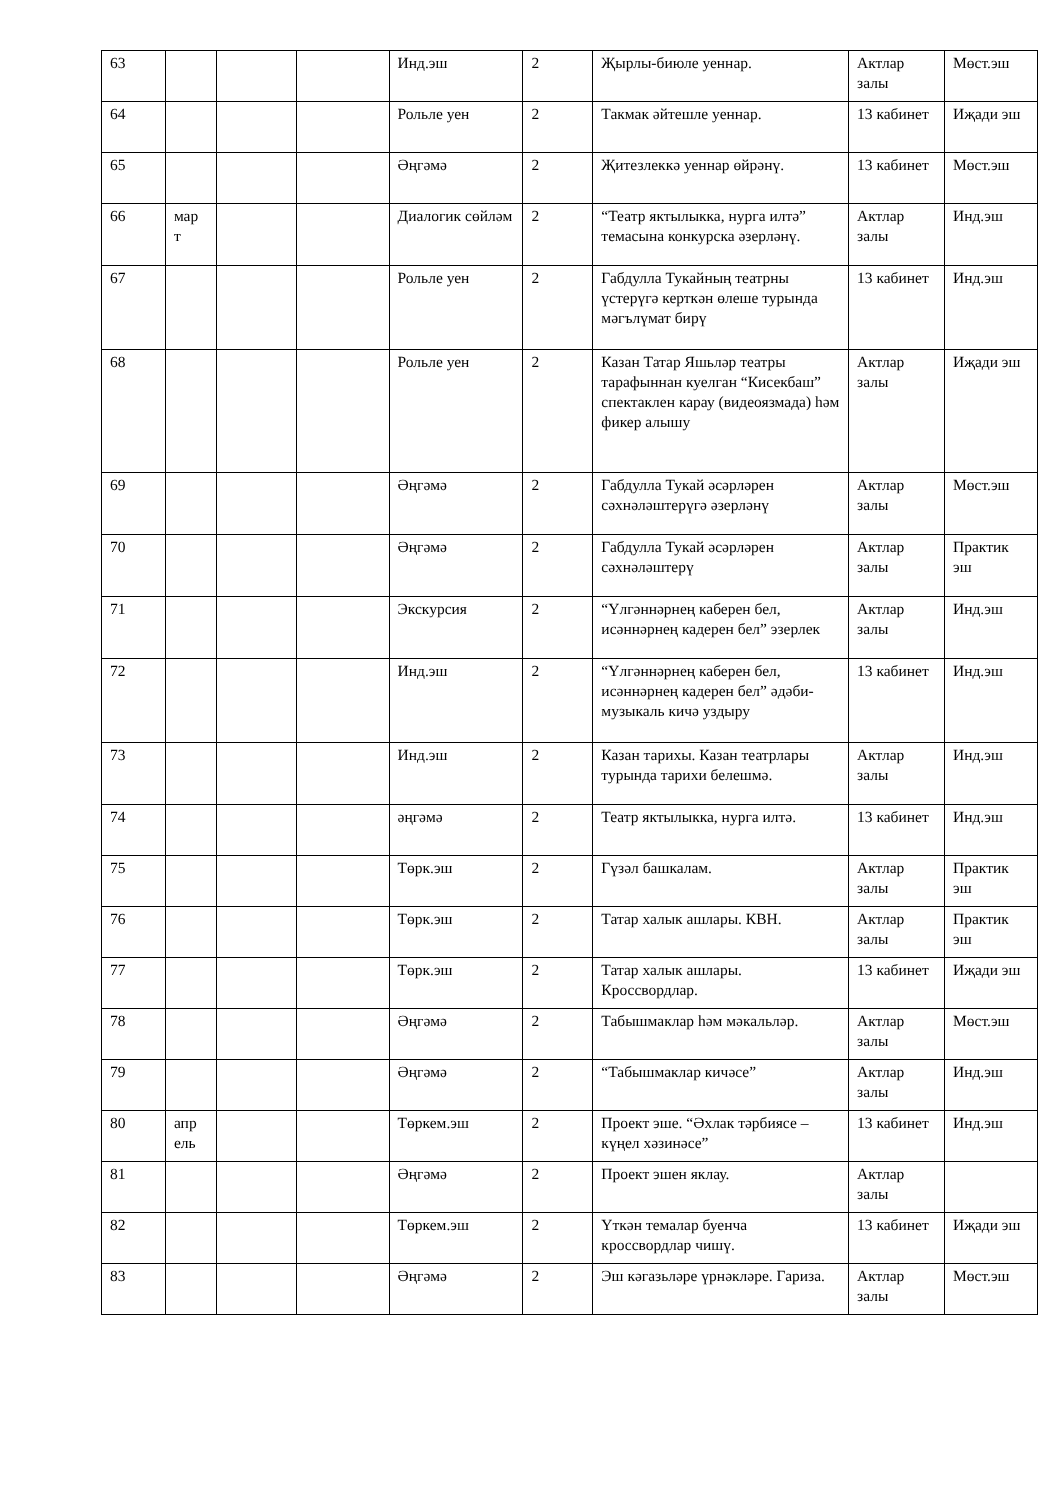| 63 | | | | Инд.эш | 2 | Җырлы-биюле уеннар. | Актлар залы | Мөст.эш |
| 64 | | | | Рольле уен | 2 | Такмак әйтешле уеннар. | 13 кабинет | Иҗади эш |
| 65 | | | | Әңгәмә | 2 | Җитезлеккә уеннар өйрәнү. | 13 кабинет | Мөст.эш |
| 66 | мар т | | | Диалогик сөйләм | 2 | “Театр яктылыкка, нурга илтә” темасына конкурска әзерләнү. | Актлар залы | Инд.эш |
| 67 | | | | Рольле уен | 2 | Габдулла Тукайның театрны үстерүгә керткән өлеше турында мәгълүмат бирү | 13 кабинет | Инд.эш |
| 68 | | | | Рольле уен | 2 | Казан Татар Яшьләр театры тарафыннан куелган “Кисекбаш” спектаклен карау (видеоязмада) һәм фикер алышу | Актлар залы | Иҗади эш |
| 69 | | | | Әңгәмә | 2 | Габдулла Тукай әсәрләрен сәхнәләштерүгә әзерләнү | Актлар залы | Мөст.эш |
| 70 | | | | Әңгәмә | 2 | Габдулла Тукай әсәрләрен сәхнәләштерү | Актлар залы | Практик эш |
| 71 | | | | Экскурсия | 2 | “Үлгәннәрнең каберен бел, исәннәрнең кадерен бел” эзерлек | Актлар залы | Инд.эш |
| 72 | | | | Инд.эш | 2 | “Үлгәннәрнең каберен бел, исәннәрнең кадерен бел” әдәби-музыкаль кичә уздыру | 13 кабинет | Инд.эш |
| 73 | | | | Инд.эш | 2 | Казан тарихы. Казан театрлары турында тарихи белешмә. | Актлар залы | Инд.эш |
| 74 | | | | әңгәмә | 2 | Театр яктылыкка, нурга илтә. | 13 кабинет | Инд.эш |
| 75 | | | | Төрк.эш | 2 | Гүзәл башкалам. | Актлар залы | Практик эш |
| 76 | | | | Төрк.эш | 2 | Татар халык ашлары. КВН. | Актлар залы | Практик эш |
| 77 | | | | Төрк.эш | 2 | Татар халык ашлары. Кроссвордлар. | 13 кабинет | Иҗади эш |
| 78 | | | | Әңгәмә | 2 | Табышмаклар һәм мәкальләр. | Актлар залы | Мөст.эш |
| 79 | | | | Әңгәмә | 2 | “Табышмаклар кичәсе” | Актлар залы | Инд.эш |
| 80 | апр ель | | | Төркем.эш | 2 | Проект эше. “Әхлак тәрбиясе – күңел хәзинәсе” | 13 кабинет | Инд.эш |
| 81 | | | | Әңгәмә | 2 | Проект эшен яклау. | Актлар залы | |
| 82 | | | | Төркем.эш | 2 | Үткән темалар буенча кроссвордлар чишү. | 13 кабинет | Иҗади эш |
| 83 | | | | Әңгәмә | 2 | Эш кәгазьләре үрнәкләре. Гариза. | Актлар залы | Мөст.эш |